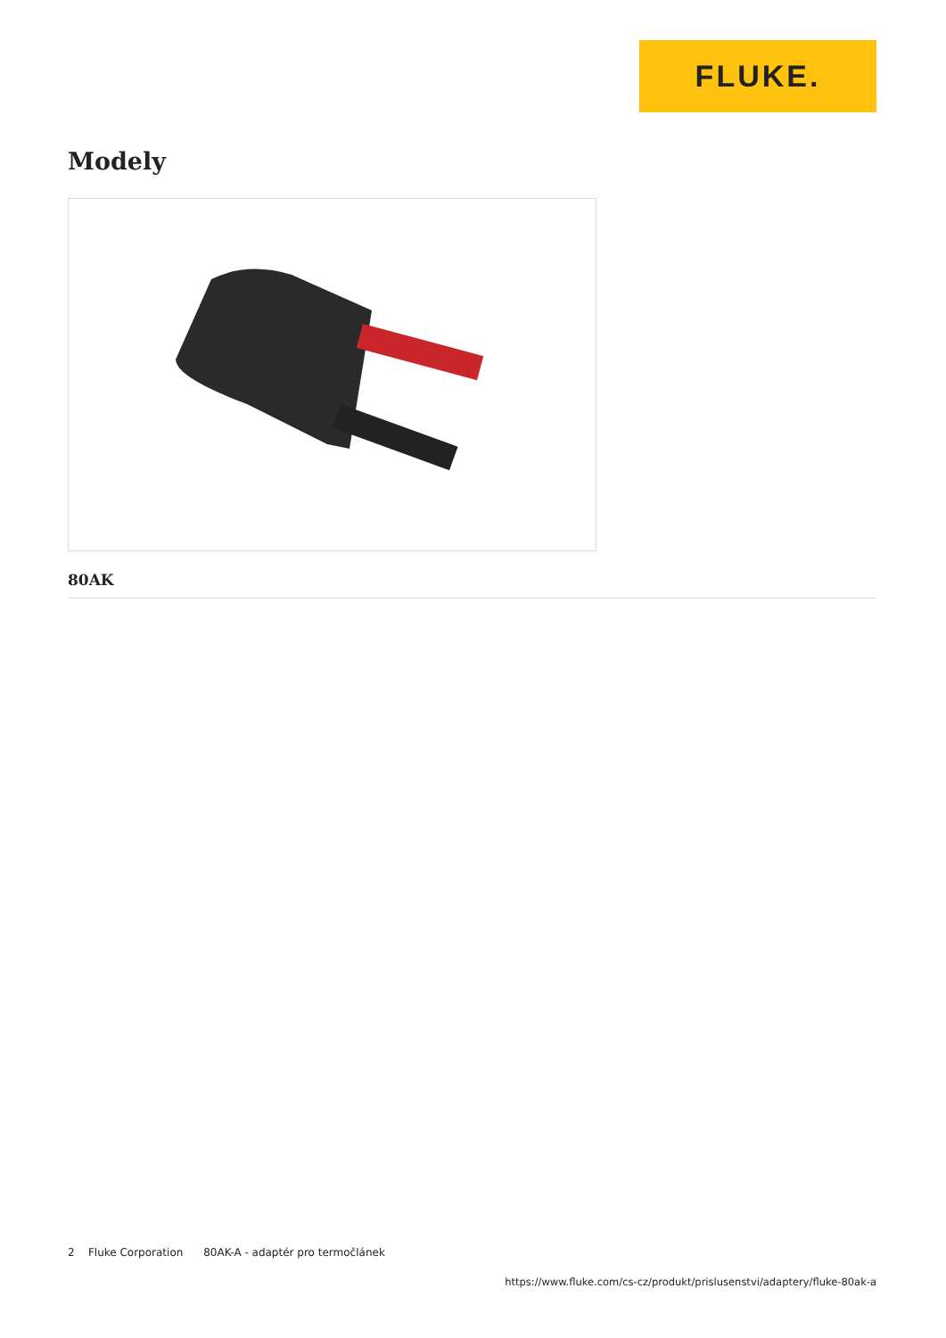FLUKE.
Modely
80AK
2 Fluke Corporation 80AK-A - adaptér pro termočlánek
https://www.fluke.com/cs-cz/produkt/prislusenstvi/adaptery/fluke-80ak-a